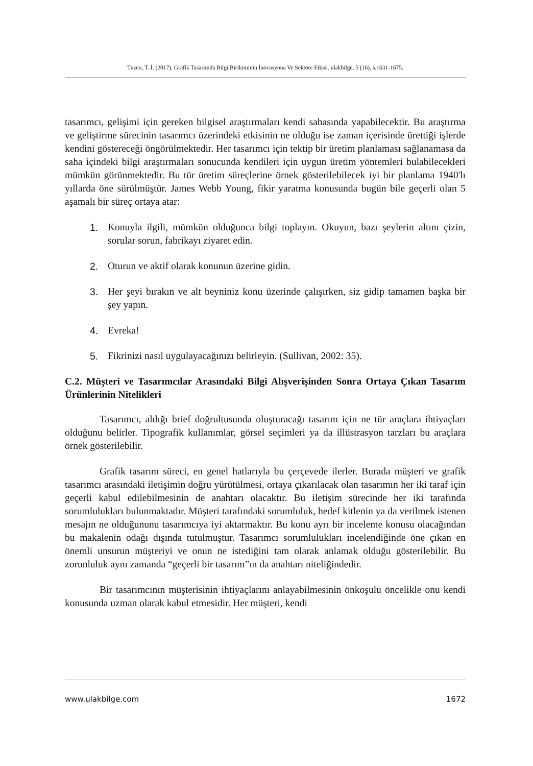Tuzcu, T. İ. (2017). Grafik Tasarimda Bilgi Birikiminin İnovasyona Ve Sektöre Etkisi. ulakbilge, 5 (16), s.1631-1675.
tasarımcı, gelişimi için gereken bilgisel araştırmaları kendi sahasında yapabilecektir. Bu araştırma ve geliştirme sürecinin tasarımcı üzerindeki etkisinin ne olduğu ise zaman içerisinde ürettiği işlerde kendini göstereceği öngörülmektedir. Her tasarımcı için tektip bir üretim planlaması sağlanamasa da saha içindeki bilgi araştırmaları sonucunda kendileri için uygun üretim yöntemleri bulabilecekleri mümkün görünmektedir. Bu tür üretim süreçlerine örnek gösterilebilecek iyi bir planlama 1940'lı yıllarda öne sürülmüştür. James Webb Young, fikir yaratma konusunda bugün bile geçerli olan 5 aşamalı bir süreç ortaya atar:
1. Konuyla ilgili, mümkün olduğunca bilgi toplayın. Okuyun, bazı şeylerin altını çizin, sorular sorun, fabrikayı ziyaret edin.
2. Oturun ve aktif olarak konunun üzerine gidin.
3. Her şeyi bırakın ve alt beyniniz konu üzerinde çalışırken, siz gidip tamamen başka bir şey yapın.
4. Evreka!
5. Fikrinizi nasıl uygulayacağınızı belirleyin. (Sullivan, 2002: 35).
C.2. Müşteri ve Tasarımcılar Arasındaki Bilgi Alışverişinden Sonra Ortaya Çıkan Tasarım Ürünlerinin Nitelikleri
Tasarımcı, aldığı brief doğrultusunda oluşturacağı tasarım için ne tür araçlara ihtiyaçları olduğunu belirler. Tipografik kullanımlar, görsel seçimleri ya da illüstrasyon tarzları bu araçlara örnek gösterilebilir.
Grafik tasarım süreci, en genel hatlarıyla bu çerçevede ilerler. Burada müşteri ve grafik tasarımcı arasındaki iletişimin doğru yürütülmesi, ortaya çıkarılacak olan tasarımın her iki taraf için geçerli kabul edilebilmesinin de anahtarı olacaktır. Bu iletişim sürecinde her iki tarafında sorumlulukları bulunmaktadır. Müşteri tarafındaki sorumluluk, hedef kitlenin ya da verilmek istenen mesajın ne olduğununu tasarımcıya iyi aktarmaktır. Bu konu ayrı bir inceleme konusu olacağından bu makalenin odağı dışında tutulmuştur. Tasarımcı sorumlulukları incelendiğinde öne çıkan en önemli unsurun müşteriyi ve onun ne istediğini tam olarak anlamak olduğu gösterilebilir. Bu zorunluluk aynı zamanda “geçerli bir tasarım”ın da anahtarı niteliğindedir.
Bir tasarımcının müşterisinin ihtiyaçlarını anlayabilmesinin önkoşulu öncelikle onu kendi konusunda uzman olarak kabul etmesidir. Her müşteri, kendi
www.ulakbilge.com 1672